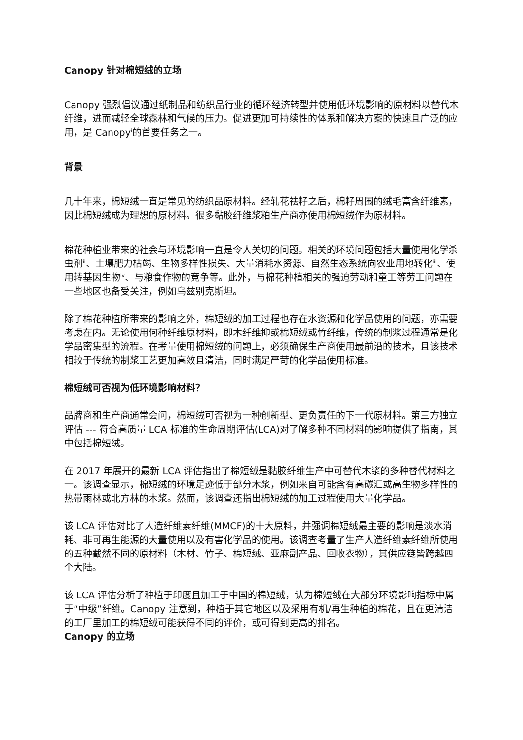Canopy 针对棉短绒的立场
Canopy 强烈倡议通过纸制品和纺织品行业的循环经济转型并使用低环境影响的原材料以替代木纤维，进而减轻全球森林和气候的压力。促进更加可持续性的体系和解决方案的快速且广泛的应用，是 Canopy<sup>i</sup>的首要任务之一。
背景
几十年来，棉短绒一直是常见的纺织品原材料。经轧花祛籽之后，棉籽周围的绒毛富含纤维素，因此棉短绒成为理想的原材料。很多黏胶纤维浆粕生产商亦使用棉短绒作为原材料。
棉花种植业带来的社会与环境影响一直是令人关切的问题。相关的环境问题包括大量使用化学杀虫剂<sup>ii</sup>、土壤肥力枯竭、生物多样性损失、大量消耗水资源、自然生态系统向农业用地转化<sup>iii</sup>、使用转基因生物<sup>iv</sup>、与粮食作物的竞争等。此外，与棉花种植相关的强迫劳动和童工等劳工问题在一些地区也备受关注，例如乌兹别克斯坦。
除了棉花种植所带来的影响之外，棉短绒的加工过程也存在水资源和化学品使用的问题，亦需要考虑在内。无论使用何种纤维原材料，即木纤维抑或棉短绒或竹纤维，传统的制浆过程通常是化学品密集型的流程。在考量使用棉短绒的问题上，必须确保生产商使用最前沿的技术，且该技术相较于传统的制浆工艺更加高效且清洁，同时满足严苛的化学品使用标准。
棉短绒可否视为低环境影响材料？
品牌商和生产商通常会问，棉短绒可否视为一种创新型、更负责任的下一代原材料。第三方独立评估 --- 符合高质量 LCA 标准的生命周期评估(LCA)对了解多种不同材料的影响提供了指南，其中包括棉短绒。
在 2017 年展开的最新 LCA 评估指出了棉短绒是黏胶纤维生产中可替代木浆的多种替代材料之一。该调查显示，棉短绒的环境足迹低于部分木浆，例如来自可能含有高碳汇或高生物多样性的热带雨林或北方林的木浆。然而，该调查还指出棉短绒的加工过程使用大量化学品。
该 LCA 评估对比了人造纤维素纤维(MMCF)的十大原料，并强调棉短绒最主要的影响是淡水消耗、非可再生能源的大量使用以及有害化学品的使用。该调查考量了生产人造纤维素纤维所使用的五种截然不同的原材料（木材、竹子、棉短绒、亚麻副产品、回收衣物），其供应链皆跨越四个大陆。
该 LCA 评估分析了种植于印度且加工于中国的棉短绒，认为棉短绒在大部分环境影响指标中属于“中级”纤维。Canopy 注意到，种植于其它地区以及采用有机/再生种植的棉花，且在更清洁的工厂里加工的棉短绒可能获得不同的评价，或可得到更高的排名。
Canopy 的立场